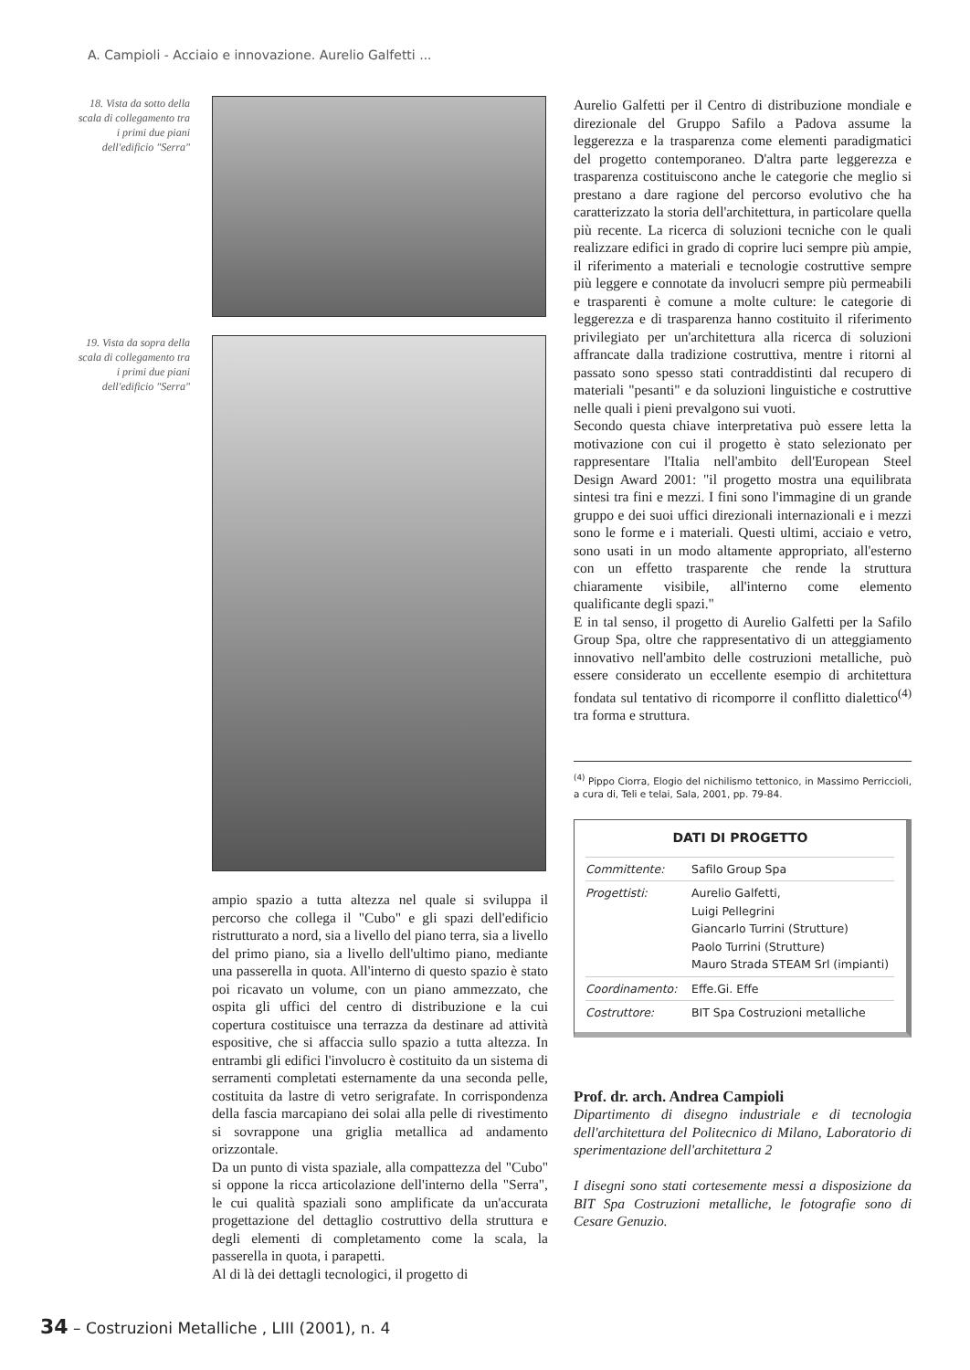A. Campioli - Acciaio e innovazione. Aurelio Galfetti ...
18. Vista da sotto della scala di collegamento tra i primi due piani dell'edificio "Serra"
19. Vista da sopra della scala di collegamento tra i primi due piani dell'edificio "Serra"
ampio spazio a tutta altezza nel quale si sviluppa il percorso che collega il "Cubo" e gli spazi dell'edificio ristrutturato a nord, sia a livello del piano terra, sia a livello del primo piano, sia a livello dell'ultimo piano, mediante una passerella in quota. All'interno di questo spazio è stato poi ricavato un volume, con un piano ammezzato, che ospita gli uffici del centro di distribuzione e la cui copertura costituisce una terrazza da destinare ad attività espositive, che si affaccia sullo spazio a tutta altezza. In entrambi gli edifici l'involucro è costituito da un sistema di serramenti completati esternamente da una seconda pelle, costituita da lastre di vetro serigrafate. In corrispondenza della fascia marcapiano dei solai alla pelle di rivestimento si sovrappone una griglia metallica ad andamento orizzontale.
Da un punto di vista spaziale, alla compattezza del "Cubo" si oppone la ricca articolazione dell'interno della "Serra", le cui qualità spaziali sono amplificate da un'accurata progettazione del dettaglio costruttivo della struttura e degli elementi di completamento come la scala, la passerella in quota, i parapetti.
Al di là dei dettagli tecnologici, il progetto di
Aurelio Galfetti per il Centro di distribuzione mondiale e direzionale del Gruppo Safilo a Padova assume la leggerezza e la trasparenza come elementi paradigmatici del progetto contemporaneo. D'altra parte leggerezza e trasparenza costituiscono anche le categorie che meglio si prestano a dare ragione del percorso evolutivo che ha caratterizzato la storia dell'architettura, in particolare quella più recente. La ricerca di soluzioni tecniche con le quali realizzare edifici in grado di coprire luci sempre più ampie, il riferimento a materiali e tecnologie costruttive sempre più leggere e connotate da involucri sempre più permeabili e trasparenti è comune a molte culture: le categorie di leggerezza e di trasparenza hanno costituito il riferimento privilegiato per un'architettura alla ricerca di soluzioni affrancate dalla tradizione costruttiva, mentre i ritorni al passato sono spesso stati contraddistinti dal recupero di materiali "pesanti" e da soluzioni linguistiche e costruttive nelle quali i pieni prevalgono sui vuoti.
Secondo questa chiave interpretativa può essere letta la motivazione con cui il progetto è stato selezionato per rappresentare l'Italia nell'ambito dell'European Steel Design Award 2001: "il progetto mostra una equilibrata sintesi tra fini e mezzi. I fini sono l'immagine di un grande gruppo e dei suoi uffici direzionali internazionali e i mezzi sono le forme e i materiali. Questi ultimi, acciaio e vetro, sono usati in un modo altamente appropriato, all'esterno con un effetto trasparente che rende la struttura chiaramente visibile, all'interno come elemento qualificante degli spazi."
E in tal senso, il progetto di Aurelio Galfetti per la Safilo Group Spa, oltre che rappresentativo di un atteggiamento innovativo nell'ambito delle costruzioni metalliche, può essere considerato un eccellente esempio di architettura fondata sul tentativo di ricomporre il conflitto dialettico<sup>(4)</sup> tra forma e struttura.
<sup>(4)</sup> Pippo Ciorra, Elogio del nichilismo tettonico, in Massimo Perriccioli, a cura di, Teli e telai, Sala, 2001, pp. 79-84.
DATI DI PROGETTO
| Committente: | Safilo Group Spa |
| Progettisti: | Aurelio Galfetti, Luigi Pellegrini Giancarlo Turrini (Strutture) Paolo Turrini (Strutture) Mauro Strada STEAM Srl (impianti) |
| Coordinamento: | Effe.Gi. Effe |
| Costruttore: | BIT Spa Costruzioni metalliche |
Prof. dr. arch. Andrea Campioli
Dipartimento di disegno industriale e di tecnologia dell'architettura del Politecnico di Milano, Laboratorio di sperimentazione dell'architettura 2
I disegni sono stati cortesemente messi a disposizione da BIT Spa Costruzioni metalliche, le fotografie sono di Cesare Genuzio.
34 – Costruzioni Metalliche , LIII (2001), n. 4